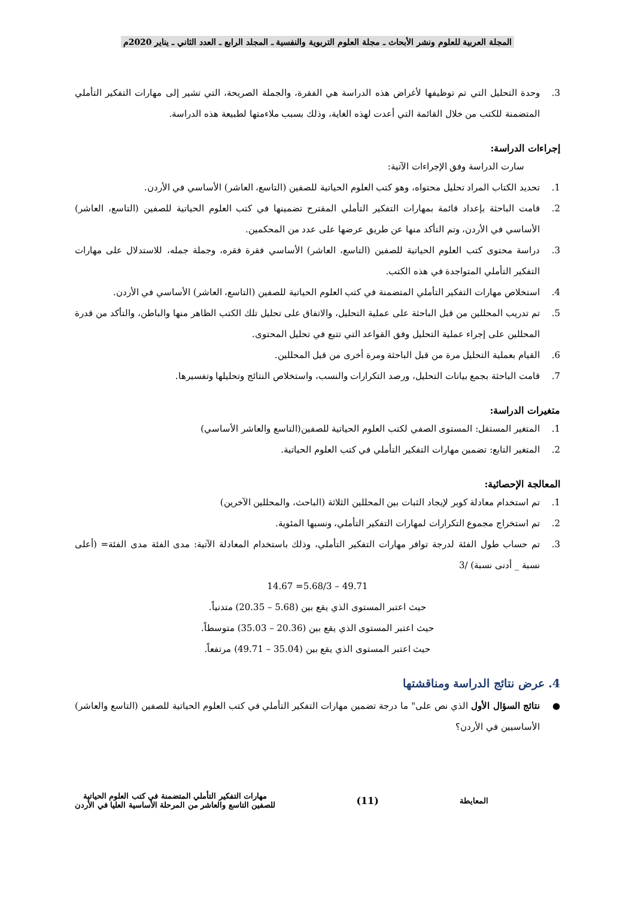المجلة العربية للعلوم ونشر الأبحاث ـ مجلة العلوم التربوية والنفسية ـ المجلد الرابع ـ العدد الثاني ـ يناير 2020م
3.
وحدة التحليل التي تم توظيفها لأغراض هذه الدراسة هي الفقرة، والجملة الصريحة، التي تشير إلى مهارات التفكير التأملي المتضمنة للكتب من خلال القائمة التي أعدت لهذه الغاية، وذلك بسبب ملاءمتها لطبيعة هذه الدراسة.
إجراءات الدراسة:
سارت الدراسة وفق الإجراءات الآتية:
1.
تحديد الكتاب المراد تحليل محتواه، وهو كتب العلوم الحياتية للصفين (التاسع، العاشر) الأساسي في الأردن.
2.
قامت الباحثة بإعداد قائمة بمهارات التفكير التأملي المقترح تضمينها في كتب العلوم الحياتية للصفين (التاسع، العاشر) الأساسي في الأردن، وتم التأكد منها عن طريق عرضها على عدد من المحكمين.
3.
دراسة محتوى كتب العلوم الحياتية للصفين (التاسع، العاشر) الأساسي فقرة فقره، وجملة جمله، للاستدلال على مهارات التفكير التأملي المتواجدة في هذه الكتب.
4.
استخلاص مهارات التفكير التأملي المتضمنة في كتب العلوم الحياتية للصفين (التاسع، العاشر) الأساسي في الأردن.
5.
تم تدريب المحللين من قبل الباحثة على عملية التحليل، والاتفاق على تحليل تلك الكتب الظاهر منها والباطن، والتأكد من قدرة المحللين على إجراء عملية التحليل وفق القواعد التي تتبع في تحليل المحتوى.
6.
القيام بعملية التحليل مرة من قبل الباحثة ومرة أخرى من قبل المحللين.
7.
قامت الباحثة بجمع بيانات التحليل، ورصد التكرارات والنسب، واستخلاص النتائج وتحليلها وتفسيرها.
متغيرات الدراسة:
1.
المتغير المستقل: المستوى الصفي لكتب العلوم الحياتية للصفين(التاسع والعاشر الأساسي)
2.
المتغير التابع: تضمين مهارات التفكير التأملي في كتب العلوم الحياتية.
المعالجة الإحصائية:
1.
تم استخدام معادلة كوبر لإيجاد الثبات بين المحللين الثلاثة (الباحث، والمحللين الآخرين)
2.
تم استخراج مجموع التكرارات لمهارات التفكير التأملي، ونسبها المئوية.
3.
تم حساب طول الفئة لدرجة توافر مهارات التفكير التأملي، وذلك باستخدام المعادلة الآتية: مدى الفئة مدى الفئة= (أعلى نسبة _ أدنى نسبة) /3
49.71 – 5.68/3= 14.67
حيث اعتبر المستوى الذي يقع بين (5.68 – 20.35) متدنياً.
حيث اعتبر المستوى الذي يقع بين (20.36 – 35.03) متوسطاً.
حيث اعتبر المستوى الذي يقع بين (35.04 – 49.71) مرتفعاً.
4. عرض نتائج الدراسة ومناقشتها
●
نتائج السؤال الأول الذي نص على" ما درجة تضمين مهارات التفكير التأملي في كتب العلوم الحياتية للصفين (التاسع والعاشر) الأساسيين في الأردن؟
المعايطة (11) مهارات التفكير التأملي المتضمنة في كتب العلوم الحياتية
للصفين التاسع والعاشر من المرحلة الأساسية العليا في الأردن